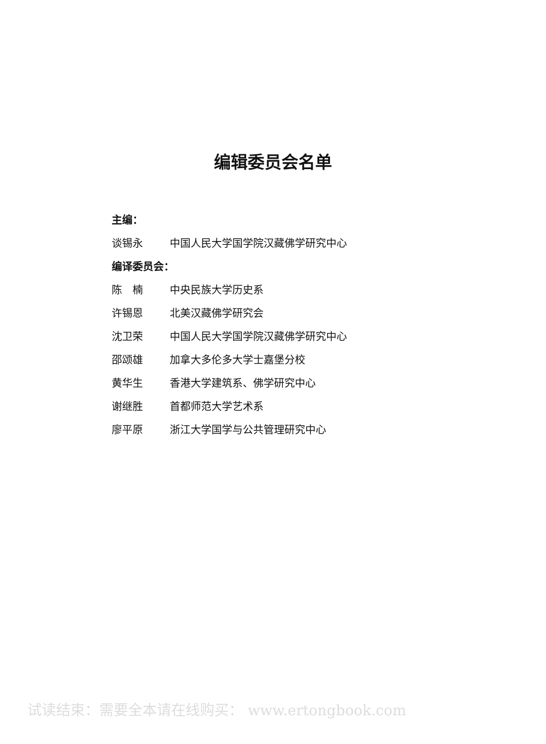编辑委员会名单
主编：
谈锡永 中国人民大学国学院汉藏佛学研究中心
编译委员会：
陈　楠 中央民族大学历史系
许锡恩 北美汉藏佛学研究会
沈卫荣 中国人民大学国学院汉藏佛学研究中心
邵颂雄 加拿大多伦多大学士嘉堡分校
黄华生 香港大学建筑系、佛学研究中心
谢继胜 首都师范大学艺术系
廖平原 浙江大学国学与公共管理研究中心
试读结束：需要全本请在线购买： www.ertongbook.com